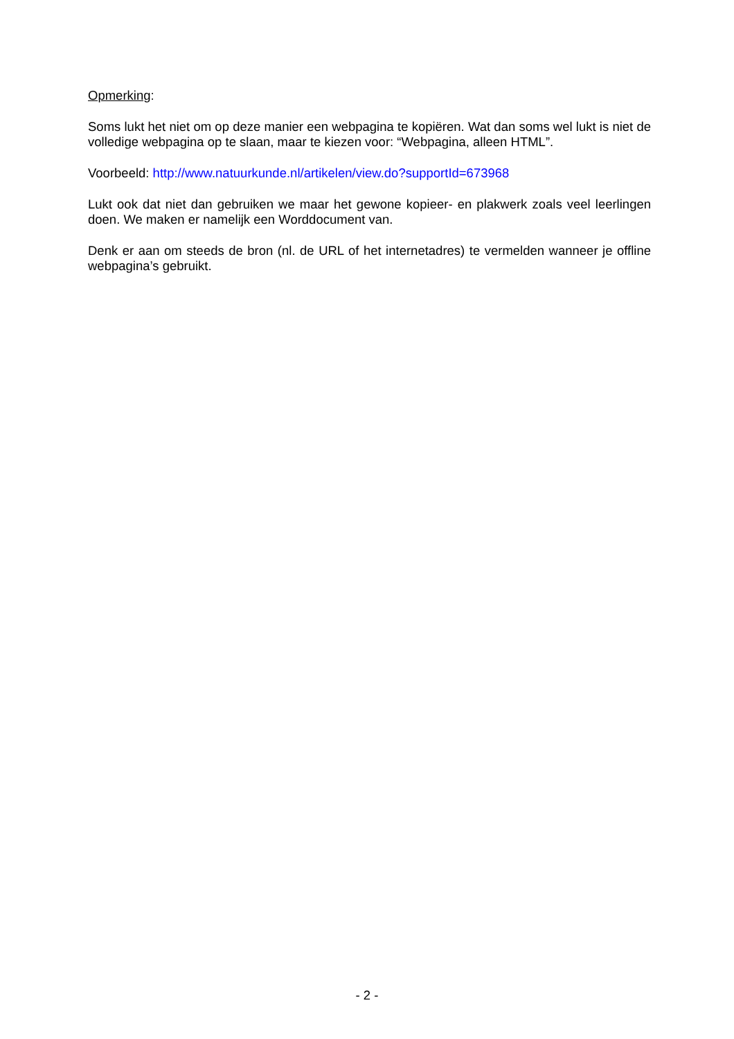Opmerking:
Soms lukt het niet om op deze manier een webpagina te kopiëren. Wat dan soms wel lukt is niet de volledige webpagina op te slaan, maar te kiezen voor: “Webpagina, alleen HTML”.
Voorbeeld: http://www.natuurkunde.nl/artikelen/view.do?supportId=673968
Lukt ook dat niet dan gebruiken we maar het gewone kopieer- en plakwerk zoals veel leerlingen doen. We maken er namelijk een Worddocument van.
Denk er aan om steeds de bron (nl. de URL of het internetadres) te vermelden wanneer je offline webpagina’s gebruikt.
- 2 -